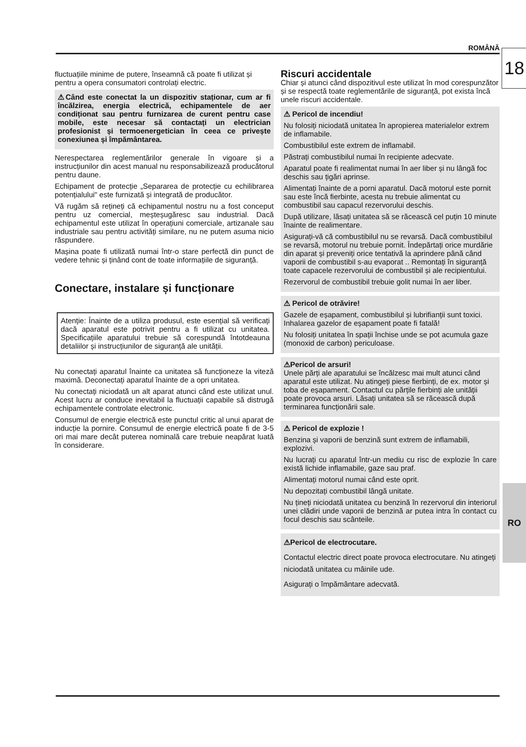ROMÂNĂ 18
RO
fluctuațiile minime de putere, înseamnă că poate fi utilizat și pentru a opera consumatori controlați electric.
⚠Când este conectat la un dispozitiv staționar, cum ar fi încălzirea, energia electrică, echipamentele de aer condiționat sau pentru furnizarea de curent pentru case mobile, este necesar să contactați un electrician profesionist și termoenergetician în ceea ce privește conexiunea și împământarea.
Nerespectarea reglementărilor generale în vigoare și a instrucțiunilor din acest manual nu responsabilizează producătorul pentru daune.
Echipament de protecție „Separarea de protecție cu echilibrarea potențialului" este furnizată și integrată de producător.
Vă rugăm să rețineți că echipamentul nostru nu a fost conceput pentru uz comercial, meșteșugăresc sau industrial. Dacă echipamentul este utilizat în operațiuni comerciale, artizanale sau industriale sau pentru activități similare, nu ne putem asuma nicio răspundere.
Mașina poate fi utilizată numai într-o stare perfectă din punct de vedere tehnic și ținând cont de toate informațiile de siguranță.
Conectare, instalare și funcționare
Atenție: Înainte de a utiliza produsul, este esențial să verificați dacă aparatul este potrivit pentru a fi utilizat cu unitatea. Specificațiile aparatului trebuie să corespundă întotdeauna detaliilor și instrucțiunilor de siguranță ale unității.
Nu conectați aparatul înainte ca unitatea să funcționeze la viteză maximă. Deconectați aparatul înainte de a opri unitatea.
Nu conectați niciodată un alt aparat atunci când este utilizat unul. Acest lucru ar conduce inevitabil la fluctuații capabile să distrugă echipamentele controlate electronic.
Consumul de energie electrică este punctul critic al unui aparat de inducție la pornire. Consumul de energie electrică poate fi de 3-5 ori mai mare decât puterea nominală care trebuie neapărat luată în considerare.
Riscuri accidentale
Chiar și atunci când dispozitivul este utilizat în mod corespunzător și se respectă toate reglementările de siguranță, pot exista încă unele riscuri accidentale.
⚠ Pericol de incendiu!
Nu folosiți niciodată unitatea în apropierea materialelor extrem de inflamabile.
Combustibilul este extrem de inflamabil.
Păstrați combustibilul numai în recipiente adecvate.
Aparatul poate fi realimentat numai în aer liber și nu lângă foc deschis sau țigări aprinse.
Alimentați înainte de a porni aparatul. Dacă motorul este pornit sau este încă fierbinte, acesta nu trebuie alimentat cu combustibil sau capacul rezervorului deschis.
După utilizare, lăsați unitatea să se răcească cel puțin 10 minute înainte de realimentare.
Asigurați-vă că combustibilul nu se revarsă. Dacă combustibilul se revarsă, motorul nu trebuie pornit. Îndepărtați orice murdărie din aparat și preveniți orice tentativă la aprindere până când vaporii de combustibil s-au evaporat .. Remontați în siguranță toate capacele rezervorului de combustibil și ale recipientului.
Rezervorul de combustibil trebuie golit numai în aer liber.
⚠ Pericol de otrăvire!
Gazele de eșapament, combustibilul și lubrifianții sunt toxici. Inhalarea gazelor de eșapament poate fi fatală!
Nu folosiți unitatea în spații închise unde se pot acumula gaze (monoxid de carbon) periculoase.
⚠Pericol de arsuri!
Unele părți ale aparatului se încălzesc mai mult atunci când aparatul este utilizat. Nu atingeți piese fierbinți, de ex. motor și toba de eșapament. Contactul cu părțile fierbinți ale unității poate provoca arsuri. Lăsați unitatea să se răcească după terminarea funcționării sale.
⚠ Pericol de explozie !
Benzina și vaporii de benzină sunt extrem de inflamabili, explozivi.
Nu lucrați cu aparatul într-un mediu cu risc de explozie în care există lichide inflamabile, gaze sau praf.
Alimentați motorul numai când este oprit.
Nu depozitați combustibil lângă unitate.
Nu țineți niciodată unitatea cu benzină în rezervorul din interiorul unei clădiri unde vaporii de benzină ar putea intra în contact cu focul deschis sau scânteile.
⚠Pericol de electrocutare.
Contactul electric direct poate provoca electrocutare. Nu atingeți niciodată unitatea cu mâinile ude.
Asigurați o împământare adecvată.